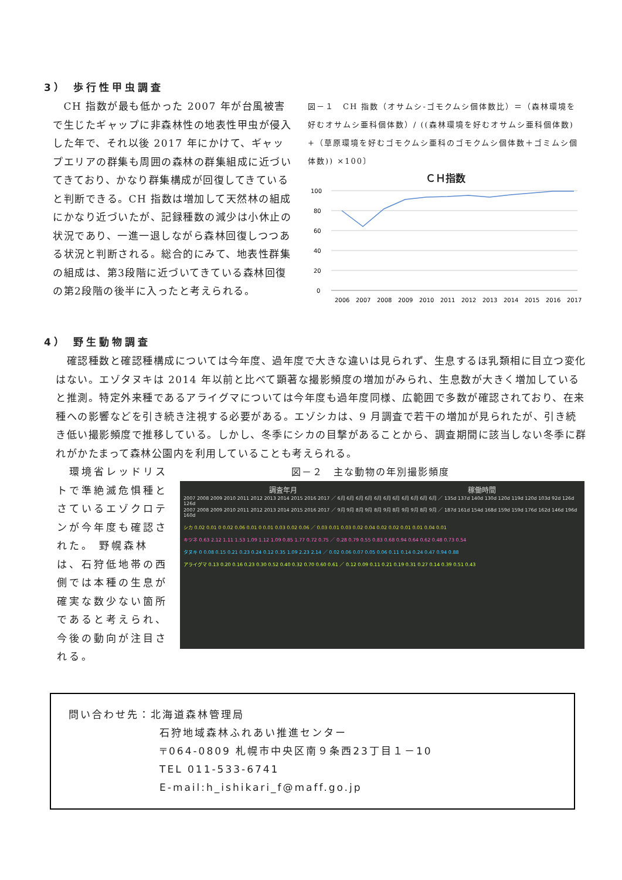3） 歩行性甲虫調査
　CH 指数が最も低かった 2007 年が台風被害で生じたギャップに非森林性の地表性甲虫が侵入した年で、それ以後 2017 年にかけて、ギャップエリアの群集も周囲の森林の群集組成に近づいてきており、かなり群集構成が回復してきていると判断できる。CH 指数は増加して天然林の組成にかなり近づいたが、記録種数の減少は小休止の状況であり、一進一退しながら森林回復しつつある状況と判断される。総合的にみて、地表性群集の組成は、第3段階に近づいてきている森林回復の第2段階の後半に入ったと考えられる。
図－１　CH 指数（オサムシ-ゴモクムシ個体数比）＝（森林環境を好むオサムシ亜科個体数）/ ((森林環境を好むオサムシ亜科個体数) +（草原環境を好むゴモクムシ亜科のゴモクムシ個体数＋ゴミムシ個体数)) ×100〕
ＣＨ指数
100
80
60
40
20
0
2006
2007
2008
2009
2010
2011
2012
2013
2014
2015
2016
2017
4） 野生動物調査
　確認種数と確認種構成については今年度、過年度で大きな違いは見られず、生息するほ乳類相に目立つ変化はない。エゾタヌキは 2014 年以前と比べて顕著な撮影頻度の増加がみられ、生息数が大きく増加していると推測。特定外来種であるアライグマについては今年度も過年度同様、広範囲で多数が確認されており、在来種への影響などを引き続き注視する必要がある。エゾシカは、9 月調査で若干の増加が見られたが、引き続き低い撮影頻度で推移している。しかし、冬季にシカの目撃があることから、調査期間に該当しない冬季に群れがかたまって森林公園内を利用していることも考えられる。
　環境省レッドリストで準絶滅危惧種とさているエゾクロテンが今年度も確認された。 野幌森林は、石狩低地帯の西側では本種の生息が確実な数少ない箇所であると考えられ、今後の動向が注目される。
図－２　主な動物の年別撮影頻度
調査年月 稼働時間
2007 2008 2009 2010 2011 2012 2013 2014 2015 2016 2017 ／ 6月 6月 6月 6月 6月 6月 6月 6月 6月 6月 6月 ／ 135d 137d 140d 130d 120d 119d 120d 103d 92d 126d 126d
2007 2008 2009 2010 2011 2012 2013 2014 2015 2016 2017 ／ 9月 9月 8月 9月 8月 9月 8月 9月 9月 8月 9月 ／ 187d 161d 154d 168d 159d 159d 176d 162d 146d 196d 160d
シカ 0.02 0.01 0 0.02 0.06 0.01 0 0.01 0.03 0.02 0.06 ／ 0.03 0.01 0.03 0.02 0.04 0.02 0.02 0.01 0.01 0.04 0.01
キツネ 0.63 2.12 1.11 1.53 1.09 1.12 1.09 0.85 1.77 0.72 0.75 ／ 0.28 0.79 0.55 0.83 0.68 0.94 0.64 0.62 0.48 0.73 0.54
タヌキ 0 0.08 0.15 0.21 0.23 0.24 0.12 0.35 1.09 2.23 2.14 ／ 0.02 0.06 0.07 0.05 0.06 0.11 0.14 0.24 0.47 0.94 0.88
アライグマ 0.13 0.20 0.16 0.23 0.30 0.52 0.40 0.32 0.70 0.60 0.61 ／ 0.12 0.09 0.11 0.21 0.19 0.31 0.27 0.14 0.39 0.51 0.43
問い合わせ先：北海道森林管理局
石狩地域森林ふれあい推進センター
〒064-0809 札幌市中央区南９条西23丁目１－10
TEL 011-533-6741
E-mail:h_ishikari_f@maff.go.jp